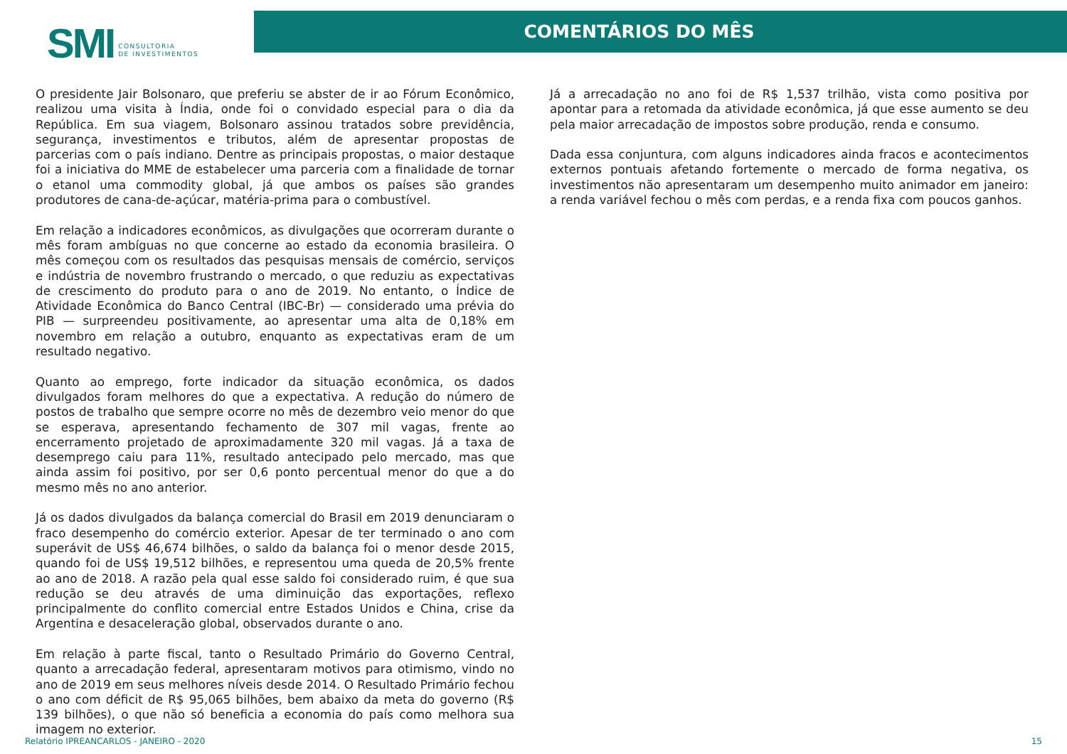SMI CONSULTORIA
DE INVESTIMENTOS
COMENTÁRIOS DO MÊS
O presidente Jair Bolsonaro, que preferiu se abster de ir ao Fórum Econômico, realizou uma visita à Índia, onde foi o convidado especial para o dia da República. Em sua viagem, Bolsonaro assinou tratados sobre previdência, segurança, investimentos e tributos, além de apresentar propostas de parcerias com o país indiano. Dentre as principais propostas, o maior destaque foi a iniciativa do MME de estabelecer uma parceria com a finalidade de tornar o etanol uma commodity global, já que ambos os países são grandes produtores de cana-de-açúcar, matéria-prima para o combustível.
Em relação a indicadores econômicos, as divulgações que ocorreram durante o mês foram ambíguas no que concerne ao estado da economia brasileira. O mês começou com os resultados das pesquisas mensais de comércio, serviços e indústria de novembro frustrando o mercado, o que reduziu as expectativas de crescimento do produto para o ano de 2019. No entanto, o Índice de Atividade Econômica do Banco Central (IBC-Br) — considerado uma prévia do PIB — surpreendeu positivamente, ao apresentar uma alta de 0,18% em novembro em relação a outubro, enquanto as expectativas eram de um resultado negativo.
Quanto ao emprego, forte indicador da situação econômica, os dados divulgados foram melhores do que a expectativa. A redução do número de postos de trabalho que sempre ocorre no mês de dezembro veio menor do que se esperava, apresentando fechamento de 307 mil vagas, frente ao encerramento projetado de aproximadamente 320 mil vagas. Já a taxa de desemprego caiu para 11%, resultado antecipado pelo mercado, mas que ainda assim foi positivo, por ser 0,6 ponto percentual menor do que a do mesmo mês no ano anterior.
Já os dados divulgados da balança comercial do Brasil em 2019 denunciaram o fraco desempenho do comércio exterior. Apesar de ter terminado o ano com superávit de US$ 46,674 bilhões, o saldo da balança foi o menor desde 2015, quando foi de US$ 19,512 bilhões, e representou uma queda de 20,5% frente ao ano de 2018. A razão pela qual esse saldo foi considerado ruim, é que sua redução se deu através de uma diminuição das exportações, reflexo principalmente do conflito comercial entre Estados Unidos e China, crise da Argentina e desaceleração global, observados durante o ano.
Em relação à parte fiscal, tanto o Resultado Primário do Governo Central, quanto a arrecadação federal, apresentaram motivos para otimismo, vindo no ano de 2019 em seus melhores níveis desde 2014. O Resultado Primário fechou o ano com déficit de R$ 95,065 bilhões, bem abaixo da meta do governo (R$ 139 bilhões), o que não só beneficia a economia do país como melhora sua imagem no exterior.
Já a arrecadação no ano foi de R$ 1,537 trilhão, vista como positiva por apontar para a retomada da atividade econômica, já que esse aumento se deu pela maior arrecadação de impostos sobre produção, renda e consumo.
Dada essa conjuntura, com alguns indicadores ainda fracos e acontecimentos externos pontuais afetando fortemente o mercado de forma negativa, os investimentos não apresentaram um desempenho muito animador em janeiro: a renda variável fechou o mês com perdas, e a renda fixa com poucos ganhos.
Relatório IPREANCARLOS - JANEIRO - 2020 15